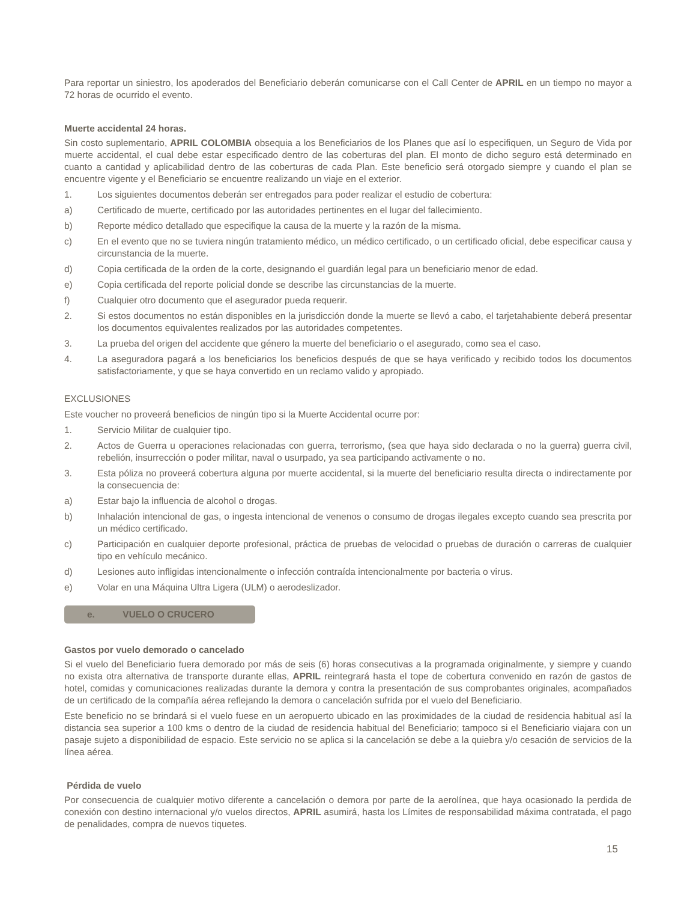Para reportar un siniestro, los apoderados del Beneficiario deberán comunicarse con el Call Center de APRIL en un tiempo no mayor a 72 horas de ocurrido el evento.
Muerte accidental 24 horas.
Sin costo suplementario, APRIL COLOMBIA obsequia a los Beneficiarios de los Planes que así lo especifiquen, un Seguro de Vida por muerte accidental, el cual debe estar especificado dentro de las coberturas del plan. El monto de dicho seguro está determinado en cuanto a cantidad y aplicabilidad dentro de las coberturas de cada Plan. Este beneficio será otorgado siempre y cuando el plan se encuentre vigente y el Beneficiario se encuentre realizando un viaje en el exterior.
1. Los siguientes documentos deberán ser entregados para poder realizar el estudio de cobertura:
a) Certificado de muerte, certificado por las autoridades pertinentes en el lugar del fallecimiento.
b) Reporte médico detallado que especifique la causa de la muerte y la razón de la misma.
c) En el evento que no se tuviera ningún tratamiento médico, un médico certificado, o un certificado oficial, debe especificar causa y circunstancia de la muerte.
d) Copia certificada de la orden de la corte, designando el guardián legal para un beneficiario menor de edad.
e) Copia certificada del reporte policial donde se describe las circunstancias de la muerte.
f) Cualquier otro documento que el asegurador pueda requerir.
2. Si estos documentos no están disponibles en la jurisdicción donde la muerte se llevó a cabo, el tarjetahabiente deberá presentar los documentos equivalentes realizados por las autoridades competentes.
3. La prueba del origen del accidente que género la muerte del beneficiario o el asegurado, como sea el caso.
4. La aseguradora pagará a los beneficiarios los beneficios después de que se haya verificado y recibido todos los documentos satisfactoriamente, y que se haya convertido en un reclamo valido y apropiado.
EXCLUSIONES
Este voucher no proveerá beneficios de ningún tipo si la Muerte Accidental ocurre por:
1. Servicio Militar de cualquier tipo.
2. Actos de Guerra u operaciones relacionadas con guerra, terrorismo, (sea que haya sido declarada o no la guerra) guerra civil, rebelión, insurrección o poder militar, naval o usurpado, ya sea participando activamente o no.
3. Esta póliza no proveerá cobertura alguna por muerte accidental, si la muerte del beneficiario resulta directa o indirectamente por la consecuencia de:
a) Estar bajo la influencia de alcohol o drogas.
b) Inhalación intencional de gas, o ingesta intencional de venenos o consumo de drogas ilegales excepto cuando sea prescrita por un médico certificado.
c) Participación en cualquier deporte profesional, práctica de pruebas de velocidad o pruebas de duración o carreras de cualquier tipo en vehículo mecánico.
d) Lesiones auto infligidas intencionalmente o infección contraída intencionalmente por bacteria o virus.
e) Volar en una Máquina Ultra Ligera (ULM) o aerodeslizador.
e. VUELO O CRUCERO
Gastos por vuelo demorado o cancelado
Si el vuelo del Beneficiario fuera demorado por más de seis (6) horas consecutivas a la programada originalmente, y siempre y cuando no exista otra alternativa de transporte durante ellas, APRIL reintegrará hasta el tope de cobertura convenido en razón de gastos de hotel, comidas y comunicaciones realizadas durante la demora y contra la presentación de sus comprobantes originales, acompañados de un certificado de la compañía aérea reflejando la demora o cancelación sufrida por el vuelo del Beneficiario.
Este beneficio no se brindará si el vuelo fuese en un aeropuerto ubicado en las proximidades de la ciudad de residencia habitual así la distancia sea superior a 100 kms o dentro de la ciudad de residencia habitual del Beneficiario; tampoco si el Beneficiario viajara con un pasaje sujeto a disponibilidad de espacio. Este servicio no se aplica si la cancelación se debe a la quiebra y/o cesación de servicios de la línea aérea.
Pérdida de vuelo
Por consecuencia de cualquier motivo diferente a cancelación o demora por parte de la aerolínea, que haya ocasionado la perdida de conexión con destino internacional y/o vuelos directos, APRIL asumirá, hasta los Límites de responsabilidad máxima contratada, el pago de penalidades, compra de nuevos tiquetes.
15